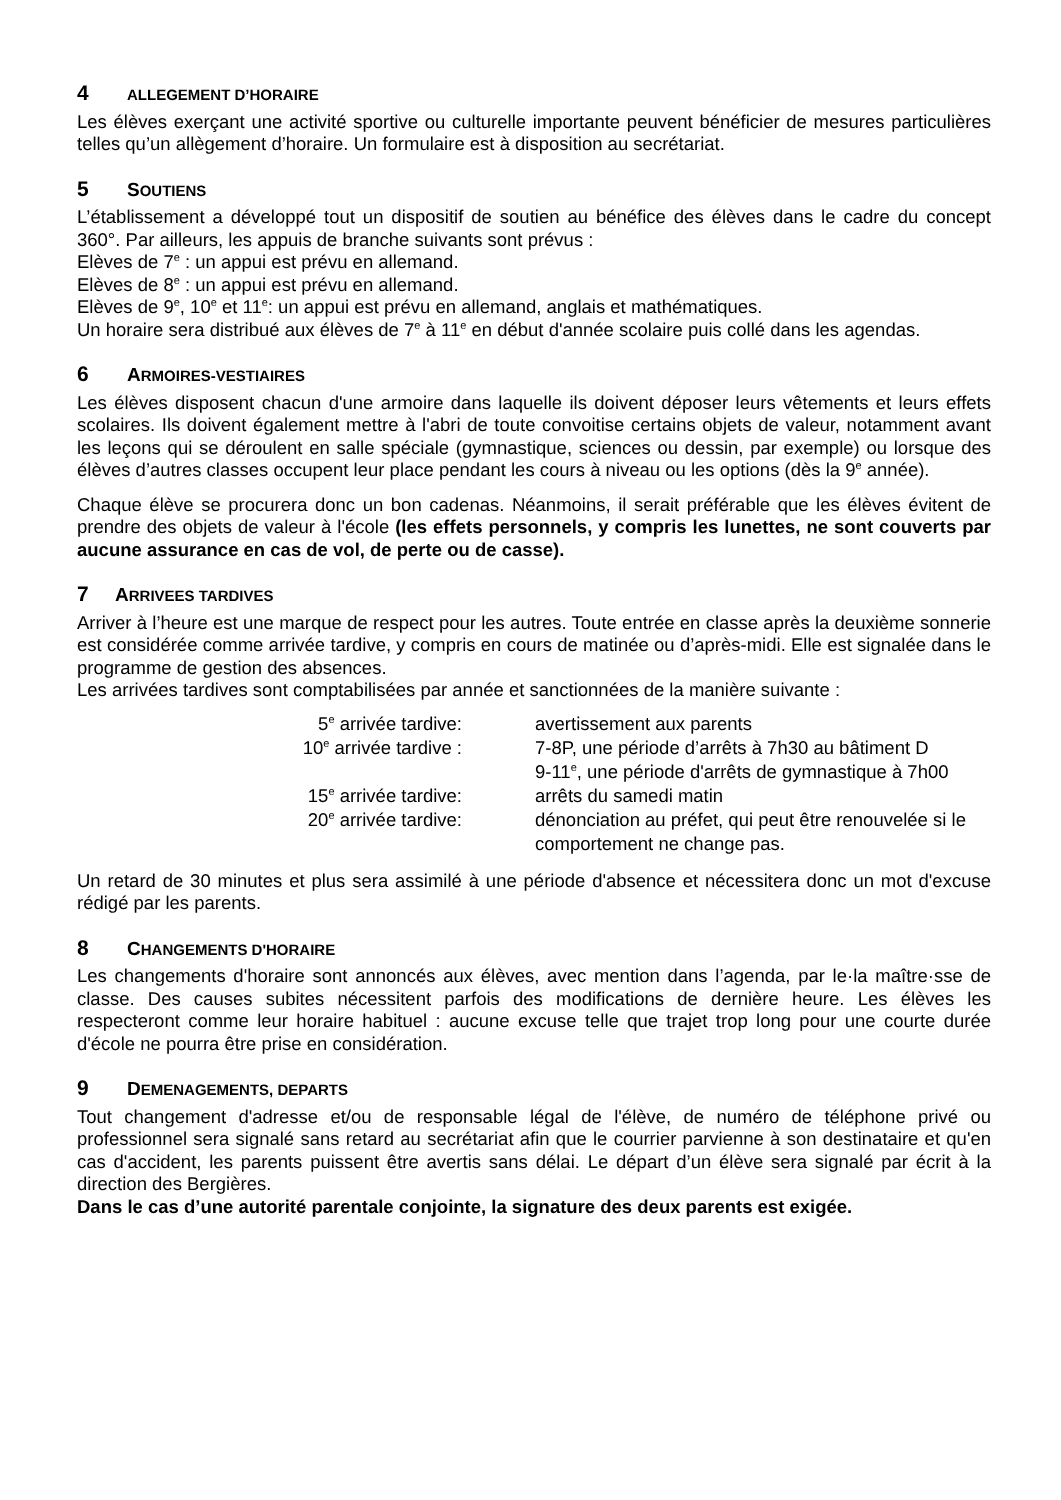4 ALLEGEMENT D’HORAIRE
Les élèves exerçant une activité sportive ou culturelle importante peuvent bénéficier de mesures particulières telles qu’un allègement d’horaire. Un formulaire est à disposition au secrétariat.
5 SOUTIENS
L’établissement a développé tout un dispositif de soutien au bénéfice des élèves dans le cadre du concept 360°. Par ailleurs, les appuis de branche suivants sont prévus :
Elèves de 7<sup>e</sup> : un appui est prévu en allemand.
Elèves de 8<sup>e</sup> : un appui est prévu en allemand.
Elèves de 9<sup>e</sup>, 10<sup>e</sup> et 11<sup>e</sup>: un appui est prévu en allemand, anglais et mathématiques.
Un horaire sera distribué aux élèves de 7<sup>e</sup> à 11<sup>e</sup> en début d'année scolaire puis collé dans les agendas.
6 ARMOIRES-VESTIAIRES
Les élèves disposent chacun d'une armoire dans laquelle ils doivent déposer leurs vêtements et leurs effets scolaires. Ils doivent également mettre à l'abri de toute convoitise certains objets de valeur, notamment avant les leçons qui se déroulent en salle spéciale (gymnastique, sciences ou dessin, par exemple) ou lorsque des élèves d’autres classes occupent leur place pendant les cours à niveau ou les options (dès la 9<sup>e</sup> année).
Chaque élève se procurera donc un bon cadenas. Néanmoins, il serait préférable que les élèves évitent de prendre des objets de valeur à l'école (les effets personnels, y compris les lunettes, ne sont couverts par aucune assurance en cas de vol, de perte ou de casse).
7 ARRIVEES TARDIVES
Arriver à l’heure est une marque de respect pour les autres. Toute entrée en classe après la deuxième sonnerie est considérée comme arrivée tardive, y compris en cours de matinée ou d’après-midi. Elle est signalée dans le programme de gestion des absences.
Les arrivées tardives sont comptabilisées par année et sanctionnées de la manière suivante :
| 5<sup>e</sup> arrivée tardive: | avertissement aux parents |
| 10<sup>e</sup> arrivée tardive : | 7-8P, une période d’arrêts à 7h30 au bâtiment D 9-11<sup>e</sup>, une période d'arrêts de gymnastique à 7h00 |
| 15<sup>e</sup> arrivée tardive: | arrêts du samedi matin |
| 20<sup>e</sup> arrivée tardive: | dénonciation au préfet, qui peut être renouvelée si le comportement ne change pas. |
Un retard de 30 minutes et plus sera assimilé à une période d'absence et nécessitera donc un mot d'excuse rédigé par les parents.
8 CHANGEMENTS D'HORAIRE
Les changements d'horaire sont annoncés aux élèves, avec mention dans l’agenda, par le·la maître·sse de classe. Des causes subites nécessitent parfois des modifications de dernière heure. Les élèves les respecteront comme leur horaire habituel : aucune excuse telle que trajet trop long pour une courte durée d'école ne pourra être prise en considération.
9 DEMENAGEMENTS, DEPARTS
Tout changement d'adresse et/ou de responsable légal de l'élève, de numéro de téléphone privé ou professionnel sera signalé sans retard au secrétariat afin que le courrier parvienne à son destinataire et qu'en cas d'accident, les parents puissent être avertis sans délai. Le départ d’un élève sera signalé par écrit à la direction des Bergières.
Dans le cas d’une autorité parentale conjointe, la signature des deux parents est exigée.